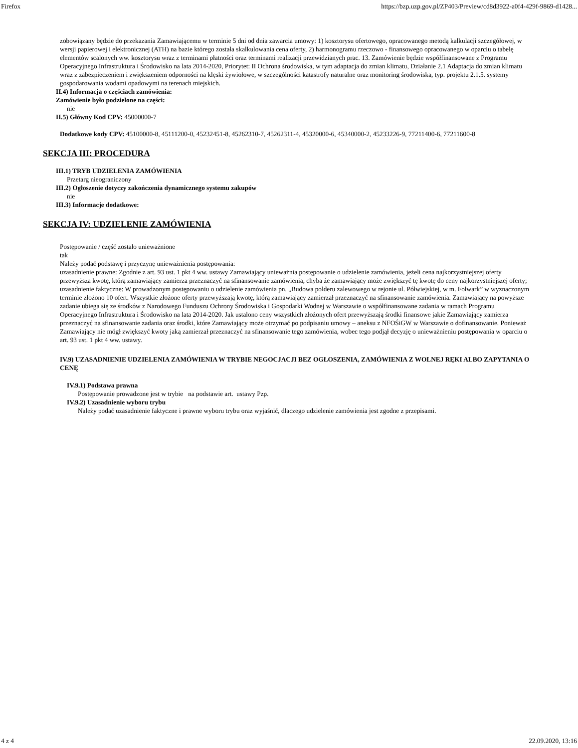Firefox https://bzp.uzp.gov.pl/ZP403/Preview/cd8d3922-a0f4-429f-9869-d1428...
zobowiązany będzie do przekazania Zamawiającemu w terminie 5 dni od dnia zawarcia umowy: 1) kosztorysu ofertowego, opracowanego metodą kalkulacji szczegółowej, w wersji papierowej i elektronicznej (ATH) na bazie którego została skalkulowania cena oferty, 2) harmonogramu rzeczowo - finansowego opracowanego w oparciu o tabelę elementów scalonych ww. kosztorysu wraz z terminami płatności oraz terminami realizacji przewidzianych prac. 13. Zamówienie będzie współfinansowane z Programu Operacyjnego Infrastruktura i Środowisko na lata 2014-2020, Priorytet: II Ochrona środowiska, w tym adaptacja do zmian klimatu, Działanie 2.1 Adaptacja do zmian klimatu wraz z zabezpieczeniem i zwiększeniem odporności na klęski żywiołowe, w szczególności katastrofy naturalne oraz monitoring środowiska, typ. projektu 2.1.5. systemy gospodarowania wodami opadowymi na terenach miejskich.
II.4) Informacja o częściach zamówienia:
Zamówienie było podzielone na części:
nie
II.5) Główny Kod CPV: 45000000-7
Dodatkowe kody CPV: 45100000-8, 45111200-0, 45232451-8, 45262310-7, 45262311-4, 45320000-6, 45340000-2, 45233226-9, 77211400-6, 77211600-8
SEKCJA III: PROCEDURA
III.1) TRYB UDZIELENIA ZAMÓWIENIA
Przetarg nieograniczony
III.2) Ogłoszenie dotyczy zakończenia dynamicznego systemu zakupów
nie
III.3) Informacje dodatkowe:
SEKCJA IV: UDZIELENIE ZAMÓWIENIA
Postępowanie / część zostało unieważnione
tak
Należy podać podstawę i przyczynę unieważnienia postępowania:
uzasadnienie prawne: Zgodnie z art. 93 ust. 1 pkt 4 ww. ustawy Zamawiający unieważnia postępowanie o udzielenie zamówienia, jeżeli cena najkorzystniejszej oferty przewyższa kwotę, którą zamawiający zamierza przeznaczyć na sfinansowanie zamówienia, chyba że zamawiający może zwiększyć tę kwotę do ceny najkorzystniejszej oferty; uzasadnienie faktyczne: W prowadzonym postępowaniu o udzielenie zamówienia pn. „Budowa polderu zalewowego w rejonie ul. Półwiejskiej, w m. Folwark” w wyznaczonym terminie złożono 10 ofert. Wszystkie złożone oferty przewyższają kwotę, którą zamawiający zamierzał przeznaczyć na sfinansowanie zamówienia. Zamawiający na powyższe zadanie ubiega się ze środków z Narodowego Funduszu Ochrony Środowiska i Gospodarki Wodnej w Warszawie o współfinansowane zadania w ramach Programu Operacyjnego Infrastruktura i Środowisko na lata 2014-2020. Jak ustalono ceny wszystkich złożonych ofert przewyższają środki finansowe jakie Zamawiający zamierza przeznaczyć na sfinansowanie zadania oraz środki, które Zamawiający może otrzymać po podpisaniu umowy – aneksu z NFOŚiGW w Warszawie o dofinansowanie. Ponieważ Zamawiający nie mógł zwiększyć kwoty jaką zamierzał przeznaczyć na sfinansowanie tego zamówienia, wobec tego podjął decyzję o unieważnieniu postępowania w oparciu o art. 93 ust. 1 pkt 4 ww. ustawy.
IV.9) UZASADNIENIE UDZIELENIA ZAMÓWIENIA W TRYBIE NEGOCJACJI BEZ OGŁOSZENIA, ZAMÓWIENIA Z WOLNEJ RĘKI ALBO ZAPYTANIA O CENĘ
IV.9.1) Podstawa prawna
Postępowanie prowadzone jest w trybie na podstawie art. ustawy Pzp.
IV.9.2) Uzasadnienie wyboru trybu
Należy podać uzasadnienie faktyczne i prawne wyboru trybu oraz wyjaśnić, dlaczego udzielenie zamówienia jest zgodne z przepisami.
4 z 4 22.09.2020, 13:16